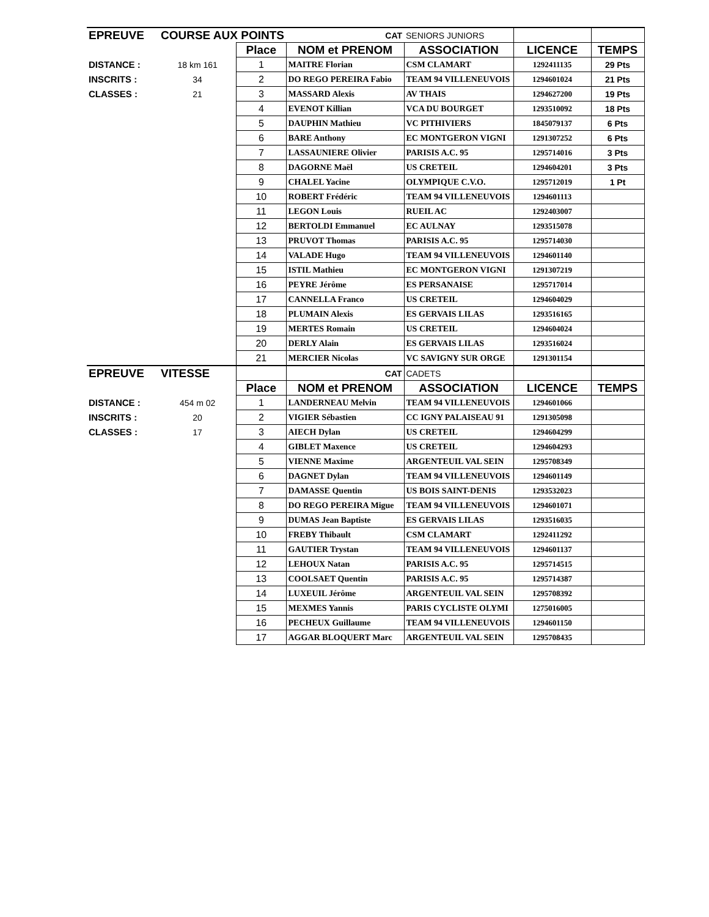| EPREUVE | COURSE AUX POINTS | | CAT | SENIORS JUNIORS | | |
| | | Place | NOM et PRENOM | ASSOCIATION | LICENCE | TEMPS |
| DISTANCE : | 18 km 161 | 1 | MAITRE Florian | CSM CLAMART | 1292411135 | 29 Pts |
| INSCRITS : | 34 | 2 | DO REGO PEREIRA Fabio | TEAM 94 VILLENEUVOIS | 1294601024 | 21 Pts |
| CLASSES : | 21 | 3 | MASSARD Alexis | AV THAIS | 1294627200 | 19 Pts |
| | | 4 | EVENOT Killian | VCA DU BOURGET | 1293510092 | 18 Pts |
| | | 5 | DAUPHIN Mathieu | VC PITHIVIERS | 1845079137 | 6 Pts |
| | | 6 | BARE Anthony | EC MONTGERON VIGNI | 1291307252 | 6 Pts |
| | | 7 | LASSAUNIERE Olivier | PARISIS A.C. 95 | 1295714016 | 3 Pts |
| | | 8 | DAGORNE Maël | US CRETEIL | 1294604201 | 3 Pts |
| | | 9 | CHALEL Yacine | OLYMPIQUE C.V.O. | 1295712019 | 1 Pt |
| | | 10 | ROBERT Frédéric | TEAM 94 VILLENEUVOIS | 1294601113 | |
| | | 11 | LEGON Louis | RUEIL AC | 1292403007 | |
| | | 12 | BERTOLDI Emmanuel | EC AULNAY | 1293515078 | |
| | | 13 | PRUVOT Thomas | PARISIS A.C. 95 | 1295714030 | |
| | | 14 | VALADE Hugo | TEAM 94 VILLENEUVOIS | 1294601140 | |
| | | 15 | ISTIL Mathieu | EC MONTGERON VIGNI | 1291307219 | |
| | | 16 | PEYRE Jérôme | ES PERSANAISE | 1295717014 | |
| | | 17 | CANNELLA Franco | US CRETEIL | 1294604029 | |
| | | 18 | PLUMAIN Alexis | ES GERVAIS LILAS | 1293516165 | |
| | | 19 | MERTES Romain | US CRETEIL | 1294604024 | |
| | | 20 | DERLY Alain | ES GERVAIS LILAS | 1293516024 | |
| | | 21 | MERCIER Nicolas | VC SAVIGNY SUR ORGE | 1291301154 | |
| EPREUVE | VITESSE | | CAT | CADETS | | |
| | | Place | NOM et PRENOM | ASSOCIATION | LICENCE | TEMPS |
| DISTANCE : | 454 m 02 | 1 | LANDERNEAU Melvin | TEAM 94 VILLENEUVOIS | 1294601066 | |
| INSCRITS : | 20 | 2 | VIGIER Sébastien | CC IGNY PALAISEAU 91 | 1291305098 | |
| CLASSES : | 17 | 3 | AIECH Dylan | US CRETEIL | 1294604299 | |
| | | 4 | GIBLET Maxence | US CRETEIL | 1294604293 | |
| | | 5 | VIENNE Maxime | ARGENTEUIL VAL SEIN | 1295708349 | |
| | | 6 | DAGNET Dylan | TEAM 94 VILLENEUVOIS | 1294601149 | |
| | | 7 | DAMASSE Quentin | US BOIS SAINT-DENIS | 1293532023 | |
| | | 8 | DO REGO PEREIRA Migue | TEAM 94 VILLENEUVOIS | 1294601071 | |
| | | 9 | DUMAS Jean Baptiste | ES GERVAIS LILAS | 1293516035 | |
| | | 10 | FREBY Thibault | CSM CLAMART | 1292411292 | |
| | | 11 | GAUTIER Trystan | TEAM 94 VILLENEUVOIS | 1294601137 | |
| | | 12 | LEHOUX Natan | PARISIS A.C. 95 | 1295714515 | |
| | | 13 | COOLSAET Quentin | PARISIS A.C. 95 | 1295714387 | |
| | | 14 | LUXEUIL Jérôme | ARGENTEUIL VAL SEIN | 1295708392 | |
| | | 15 | MEXMES Yannis | PARIS CYCLISTE OLYMI | 1275016005 | |
| | | 16 | PECHEUX Guillaume | TEAM 94 VILLENEUVOIS | 1294601150 | |
| | | 17 | AGGAR BLOQUERT Marc | ARGENTEUIL VAL SEIN | 1295708435 | |